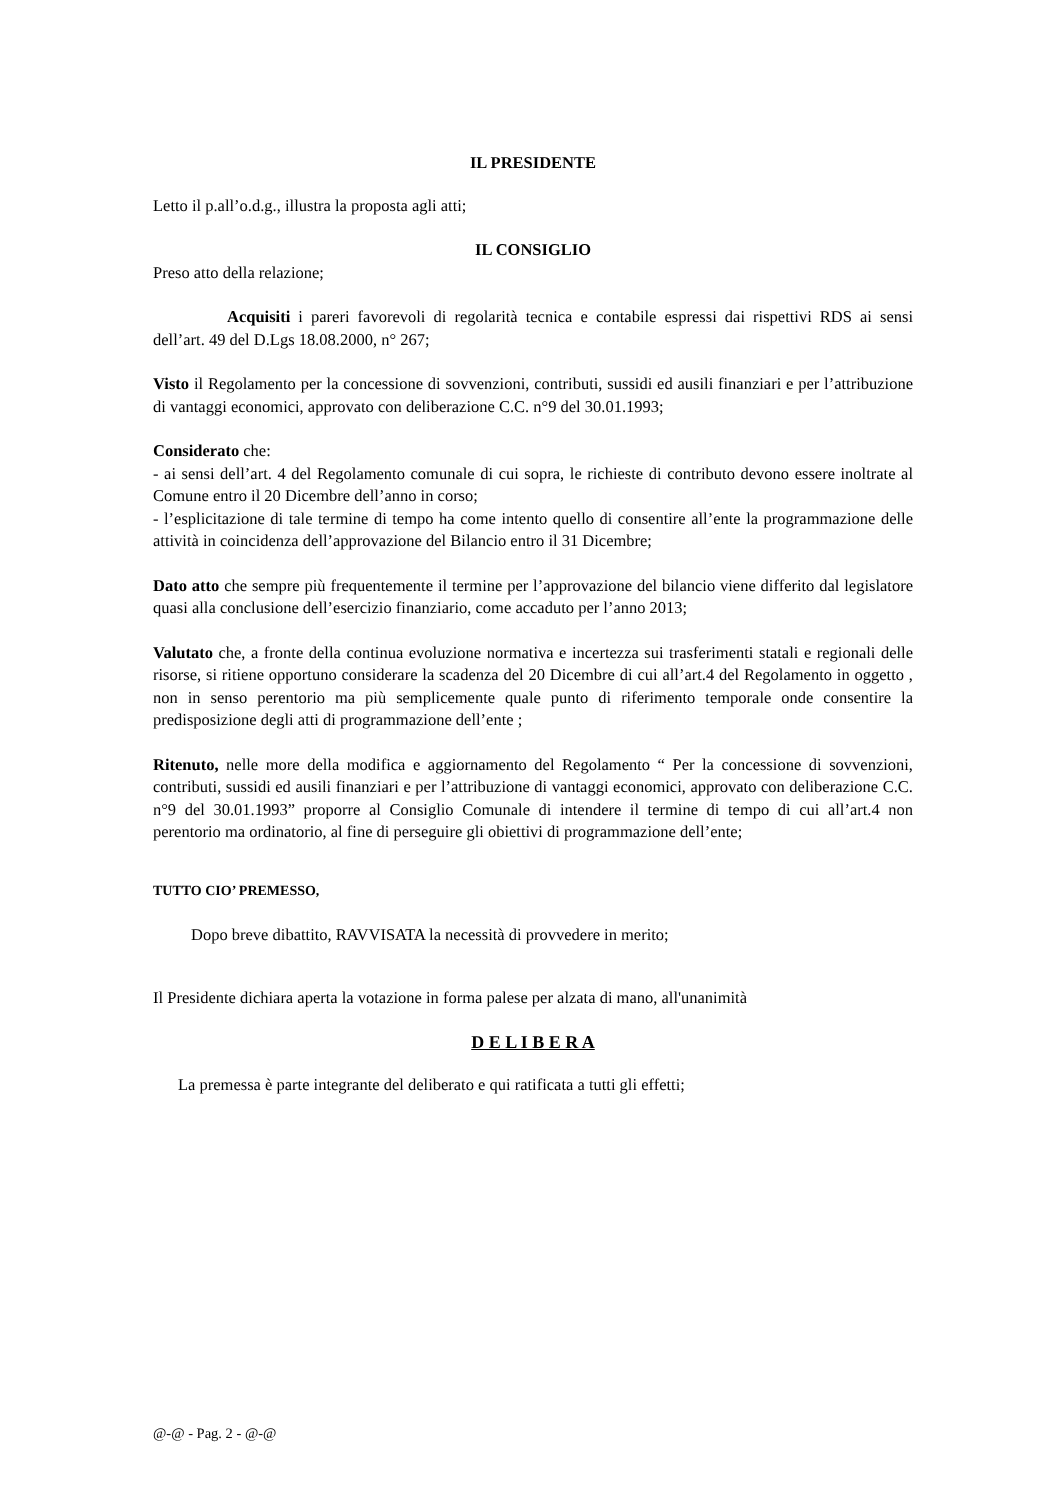IL PRESIDENTE
Letto il p.all’o.d.g., illustra la proposta agli atti;
IL CONSIGLIO
Preso atto della relazione;
Acquisiti i pareri favorevoli di regolarità tecnica e contabile espressi dai rispettivi RDS ai sensi dell’art. 49 del D.Lgs 18.08.2000, n° 267;
Visto il Regolamento per la concessione di sovvenzioni, contributi, sussidi ed ausili finanziari e per l’attribuzione di vantaggi economici, approvato con deliberazione C.C. n°9 del 30.01.1993;
Considerato che:
- ai sensi dell’art. 4 del Regolamento comunale di cui sopra, le richieste di contributo devono essere inoltrate al Comune entro il 20 Dicembre dell’anno in corso;
- l’esplicitazione di tale termine di tempo ha come intento quello di consentire all’ente la programmazione delle attività in coincidenza dell’approvazione del Bilancio entro il 31 Dicembre;
Dato atto che sempre più frequentemente il termine per l’approvazione del bilancio viene differito dal legislatore quasi alla conclusione dell’esercizio finanziario, come accaduto per l’anno 2013;
Valutato che, a fronte della continua evoluzione normativa e incertezza sui trasferimenti statali e regionali delle risorse, si ritiene opportuno considerare la scadenza del 20 Dicembre di cui all’art.4 del Regolamento in oggetto , non in senso perentorio ma più semplicemente quale punto di riferimento temporale onde consentire la predisposizione degli atti di programmazione dell’ente ;
Ritenuto, nelle more della modifica e aggiornamento del Regolamento “ Per la concessione di sovvenzioni, contributi, sussidi ed ausili finanziari e per l’attribuzione di vantaggi economici, approvato con deliberazione C.C. n°9 del 30.01.1993” proporre al Consiglio Comunale di intendere il termine di tempo di cui all’art.4 non perentorio ma ordinatorio, al fine di perseguire gli obiettivi di programmazione dell’ente;
TUTTO CIO’ PREMESSO,
Dopo breve dibattito, RAVVISATA la necessità di provvedere in merito;
Il Presidente dichiara aperta la votazione in forma palese per alzata di mano, all'unanimità
D E L I B E R A
La premessa è parte integrante del deliberato e qui ratificata a tutti gli effetti;
@-@ - Pag. 2 - @-@